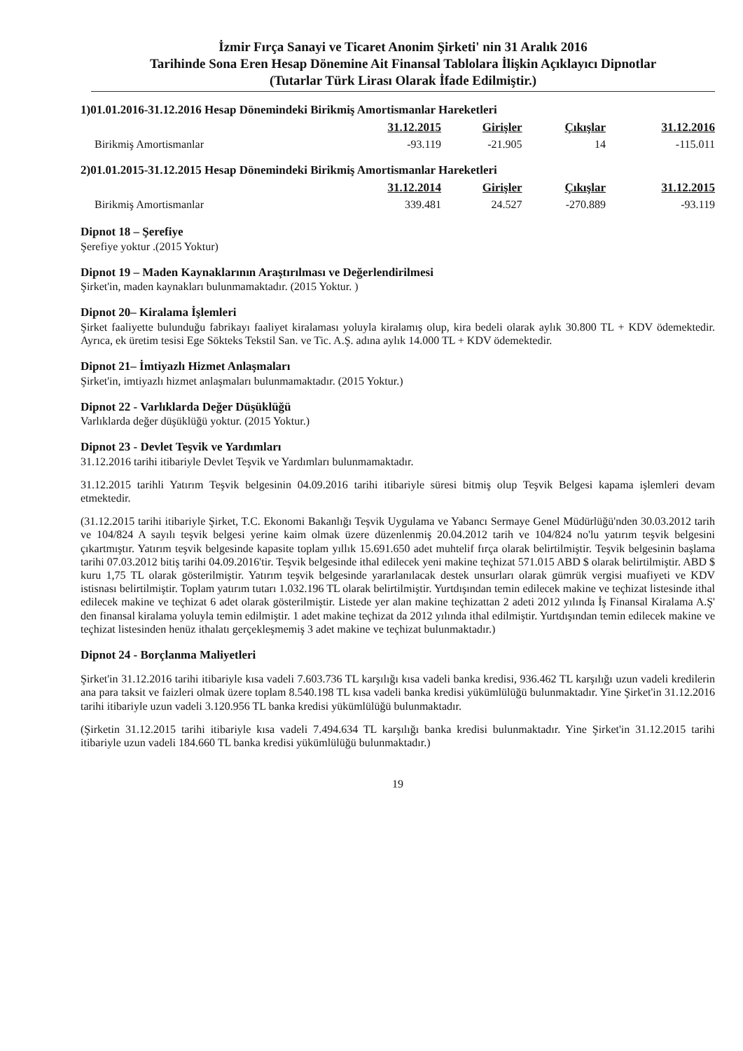İzmir Fırça Sanayi ve Ticaret Anonim Şirketi' nin 31 Aralık 2016
Tarihinde Sona Eren Hesap Dönemine Ait Finansal Tablolara İlişkin Açıklayıcı Dipnotlar
(Tutarlar Türk Lirası Olarak İfade Edilmiştir.)
1)01.01.2016-31.12.2016 Hesap Dönemindeki Birikmiş Amortismanlar Hareketleri
| | 31.12.2015 | Girişler | Çıkışlar | 31.12.2016 |
| --- | --- | --- | --- | --- |
| Birikmiş Amortismanlar | -93.119 | -21.905 | 14 | -115.011 |
2)01.01.2015-31.12.2015 Hesap Dönemindeki Birikmiş Amortismanlar Hareketleri
| | 31.12.2014 | Girişler | Çıkışlar | 31.12.2015 |
| --- | --- | --- | --- | --- |
| Birikmiş Amortismanlar | 339.481 | 24.527 | -270.889 | -93.119 |
Dipnot 18 – Şerefiye
Şerefiye yoktur .(2015 Yoktur)
Dipnot 19 – Maden Kaynaklarının Araştırılması ve Değerlendirilmesi
Şirket'in, maden kaynakları bulunmamaktadır. (2015 Yoktur. )
Dipnot 20– Kiralama İşlemleri
Şirket faaliyette bulunduğu fabrikayı faaliyet kiralaması yoluyla kiralamış olup, kira bedeli olarak aylık 30.800 TL + KDV ödemektedir. Ayrıca, ek üretim tesisi Ege Sökteks Tekstil San. ve Tic. A.Ş. adına aylık 14.000 TL + KDV ödemektedir.
Dipnot 21– İmtiyazlı Hizmet Anlaşmaları
Şirket'in, imtiyazlı hizmet anlaşmaları bulunmamaktadır. (2015 Yoktur.)
Dipnot 22 - Varlıklarda Değer Düşüklüğü
Varlıklarda değer düşüklüğü yoktur. (2015 Yoktur.)
Dipnot 23 - Devlet Teşvik ve Yardımları
31.12.2016 tarihi itibariyle Devlet Teşvik ve Yardımları bulunmamaktadır.
31.12.2015 tarihli Yatırım Teşvik belgesinin 04.09.2016 tarihi itibariyle süresi bitmiş olup Teşvik Belgesi kapama işlemleri devam etmektedir.
(31.12.2015 tarihi itibariyle Şirket, T.C. Ekonomi Bakanlığı Teşvik Uygulama ve Yabancı Sermaye Genel Müdürlüğü'nden 30.03.2012 tarih ve 104/824 A sayılı teşvik belgesi yerine kaim olmak üzere düzenlenmiş 20.04.2012 tarih ve 104/824 no'lu yatırım teşvik belgesini çıkartmıştır. Yatırım teşvik belgesinde kapasite toplam yıllık 15.691.650 adet muhtelif fırça olarak belirtilmiştir. Teşvik belgesinin başlama tarihi 07.03.2012 bitiş tarihi 04.09.2016'tir. Teşvik belgesinde ithal edilecek yeni makine teçhizat 571.015 ABD $ olarak belirtilmiştir. ABD $ kuru 1,75 TL olarak gösterilmiştir. Yatırım teşvik belgesinde yararlanılacak destek unsurları olarak gümrük vergisi muafiyeti ve KDV istisnası belirtilmiştir. Toplam yatırım tutarı 1.032.196 TL olarak belirtilmiştir. Yurtdışından temin edilecek makine ve teçhizat listesinde ithal edilecek makine ve teçhizat 6 adet olarak gösterilmiştir. Listede yer alan makine teçhizattan 2 adeti 2012 yılında İş Finansal Kiralama A.Ş' den finansal kiralama yoluyla temin edilmiştir. 1 adet makine teçhizat da 2012 yılında ithal edilmiştir. Yurtdışından temin edilecek makine ve teçhizat listesinden henüz ithalatı gerçekleşmemiş 3 adet makine ve teçhizat bulunmaktadır.)
Dipnot 24 - Borçlanma Maliyetleri
Şirket'in 31.12.2016 tarihi itibariyle kısa vadeli 7.603.736 TL karşılığı kısa vadeli banka kredisi, 936.462 TL karşılığı uzun vadeli kredilerin ana para taksit ve faizleri olmak üzere toplam 8.540.198 TL kısa vadeli banka kredisi yükümlülüğü bulunmaktadır. Yine Şirket'in 31.12.2016 tarihi itibariyle uzun vadeli 3.120.956 TL banka kredisi yükümlülüğü bulunmaktadır.
(Şirketin 31.12.2015 tarihi itibariyle kısa vadeli 7.494.634 TL karşılığı banka kredisi bulunmaktadır. Yine Şirket'in 31.12.2015 tarihi itibariyle uzun vadeli 184.660 TL banka kredisi yükümlülüğü bulunmaktadır.)
19